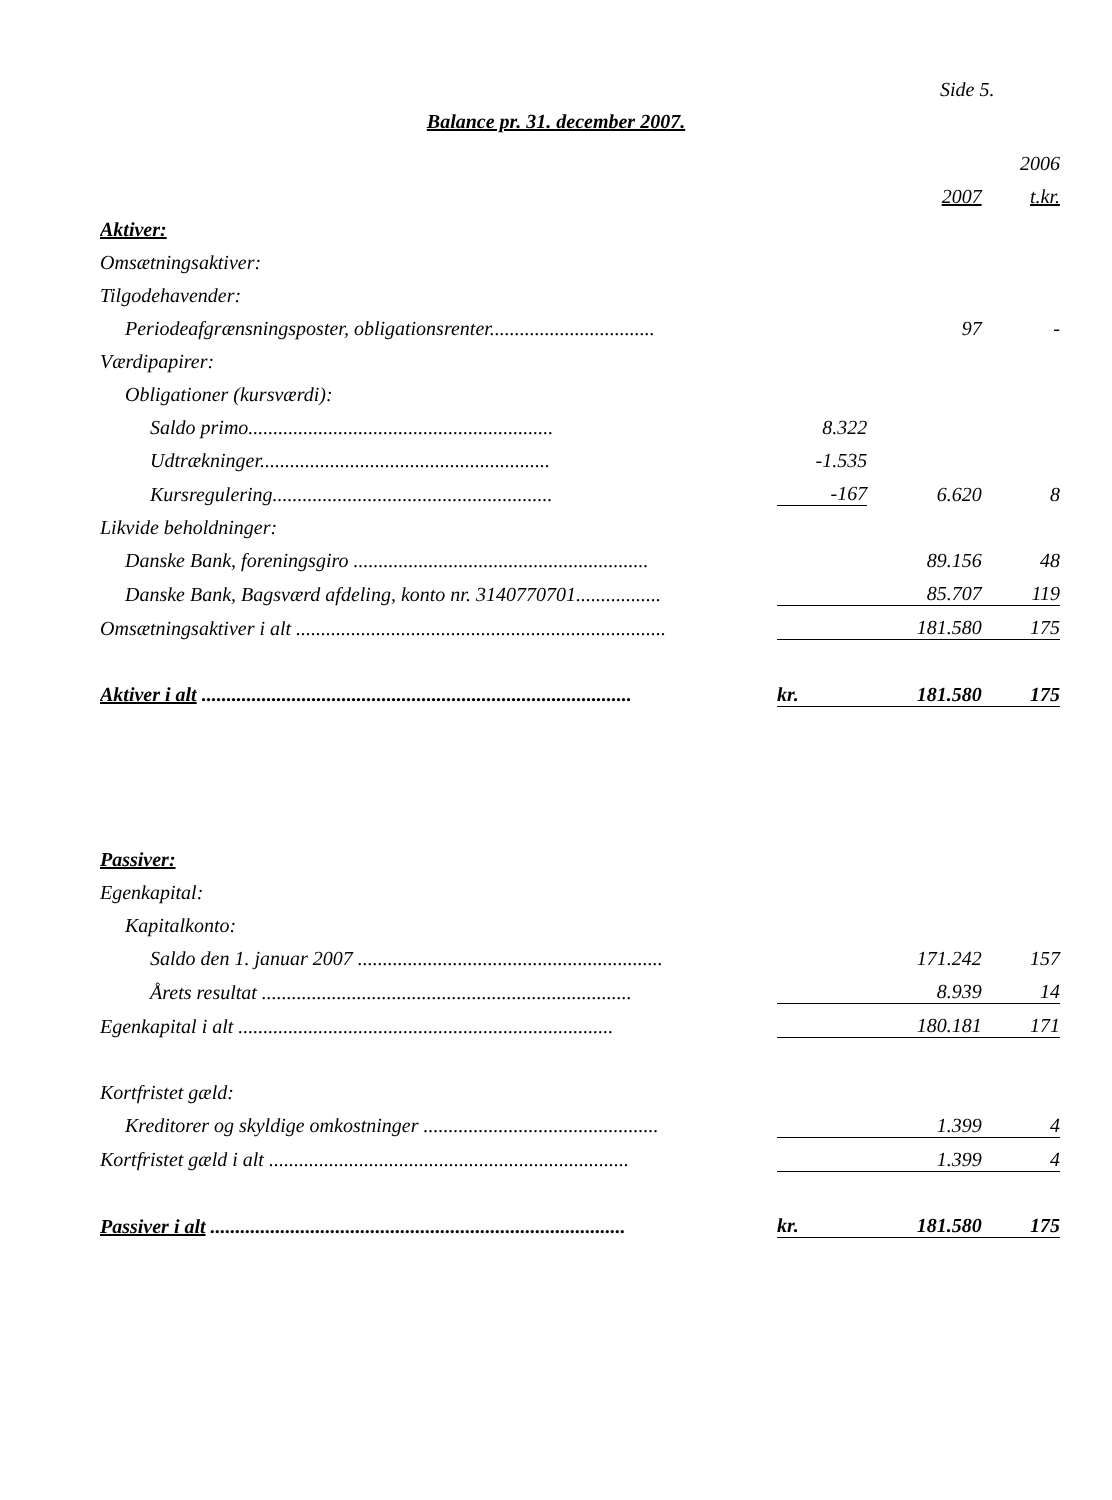Side 5.
Balance pr. 31. december 2007.
| | | | 2006 |
| --- | --- | --- | --- |
| | | 2007 | t.kr. |
| Aktiver: | | | |
| Omsætningsaktiver: | | | |
| Tilgodehavender: | | | |
| Periodeafgrænsningsposter, obligationsrenter................................. | | 97 | - |
| Værdipapirer: | | | |
| Obligationer (kursværdi): | | | |
| Saldo primo............................................................. | 8.322 | | |
| Udtrækninger.......................................................... | -1.535 | | |
| Kursregulering........................................................ | -167 | 6.620 | 8 |
| Likvide beholdninger: | | | |
| Danske Bank, foreningsgiro ........................................................... | | 89.156 | 48 |
| Danske Bank, Bagsværd afdeling, konto nr. 3140770701................. | | 85.707 | 119 |
| Omsætningsaktiver i alt .......................................................................... | | 181.580 | 175 |
| Aktiver i alt ...................................................................................... | kr. | 181.580 | 175 |
| Passiver: | | | |
| Egenkapital: | | | |
| Kapitalkonto: | | | |
| Saldo den 1. januar 2007 ............................................................. | | 171.242 | 157 |
| Årets resultat .......................................................................... | | 8.939 | 14 |
| Egenkapital i alt ........................................................................... | | 180.181 | 171 |
| Kortfristet gæld: | | | |
| Kreditorer og skyldige omkostninger ............................................... | | 1.399 | 4 |
| Kortfristet gæld i alt ........................................................................ | | 1.399 | 4 |
| Passiver i alt ................................................................................... | kr. | 181.580 | 175 |